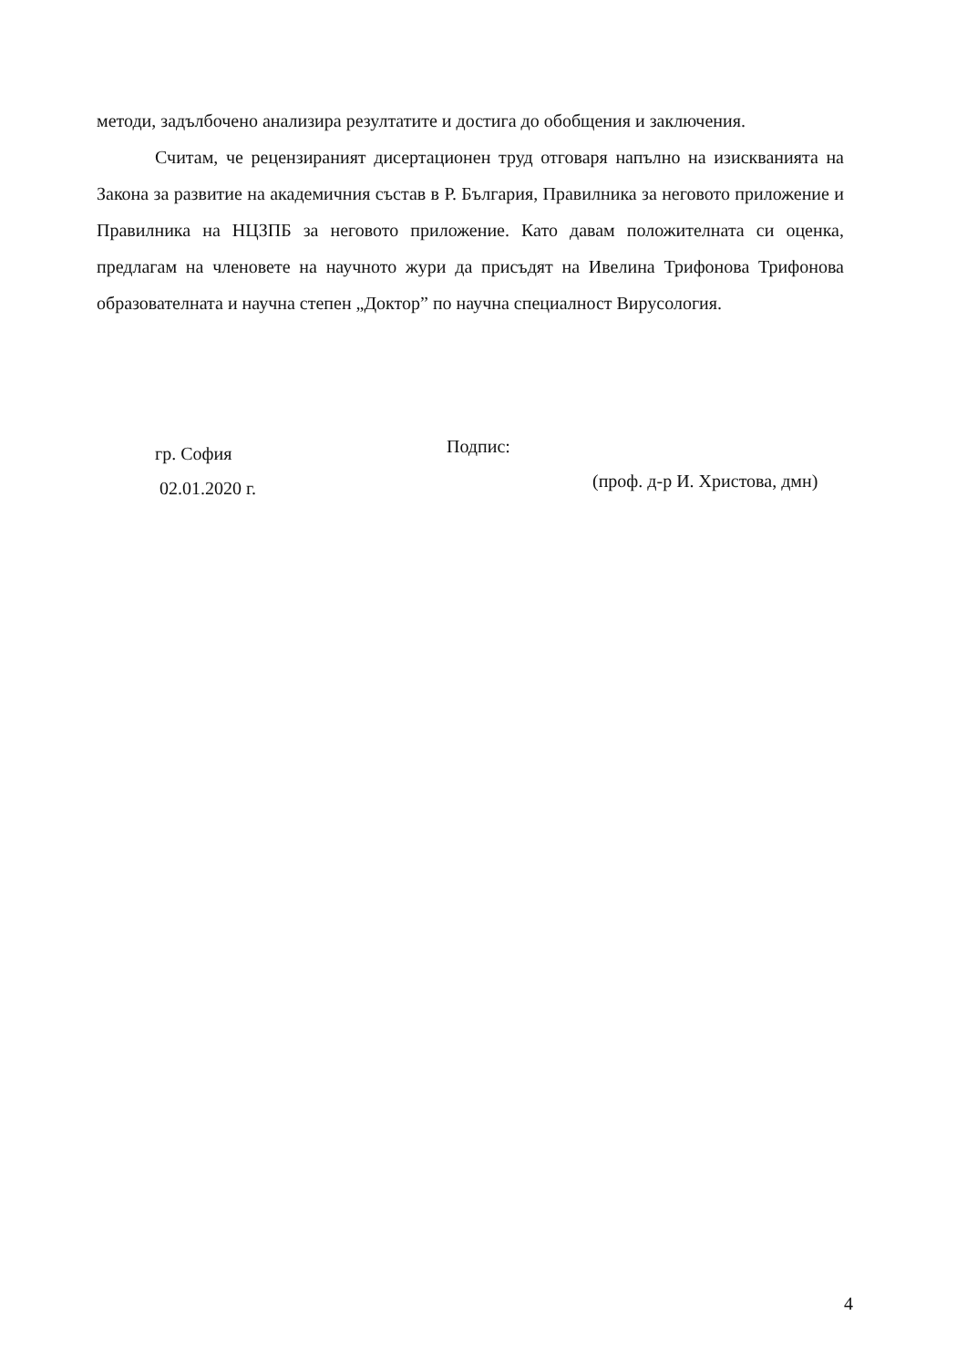методи, задълбочено анализира резултатите и достига до обобщения и заключения.
Считам, че рецензираният дисертационен труд отговаря напълно на изискванията на Закона за развитие на академичния състав в Р. България, Правилника за неговото приложение и Правилника на НЦЗПБ за неговото приложение. Като давам положителната си оценка, предлагам на членовете на научното жури да присъдят на Ивелина Трифонова Трифонова образователната и научна степен „Доктор” по научна специалност Вирусология.
гр. София
02.01.2020 г.
Подпис:
(проф. д-р И. Христова, дмн)
4